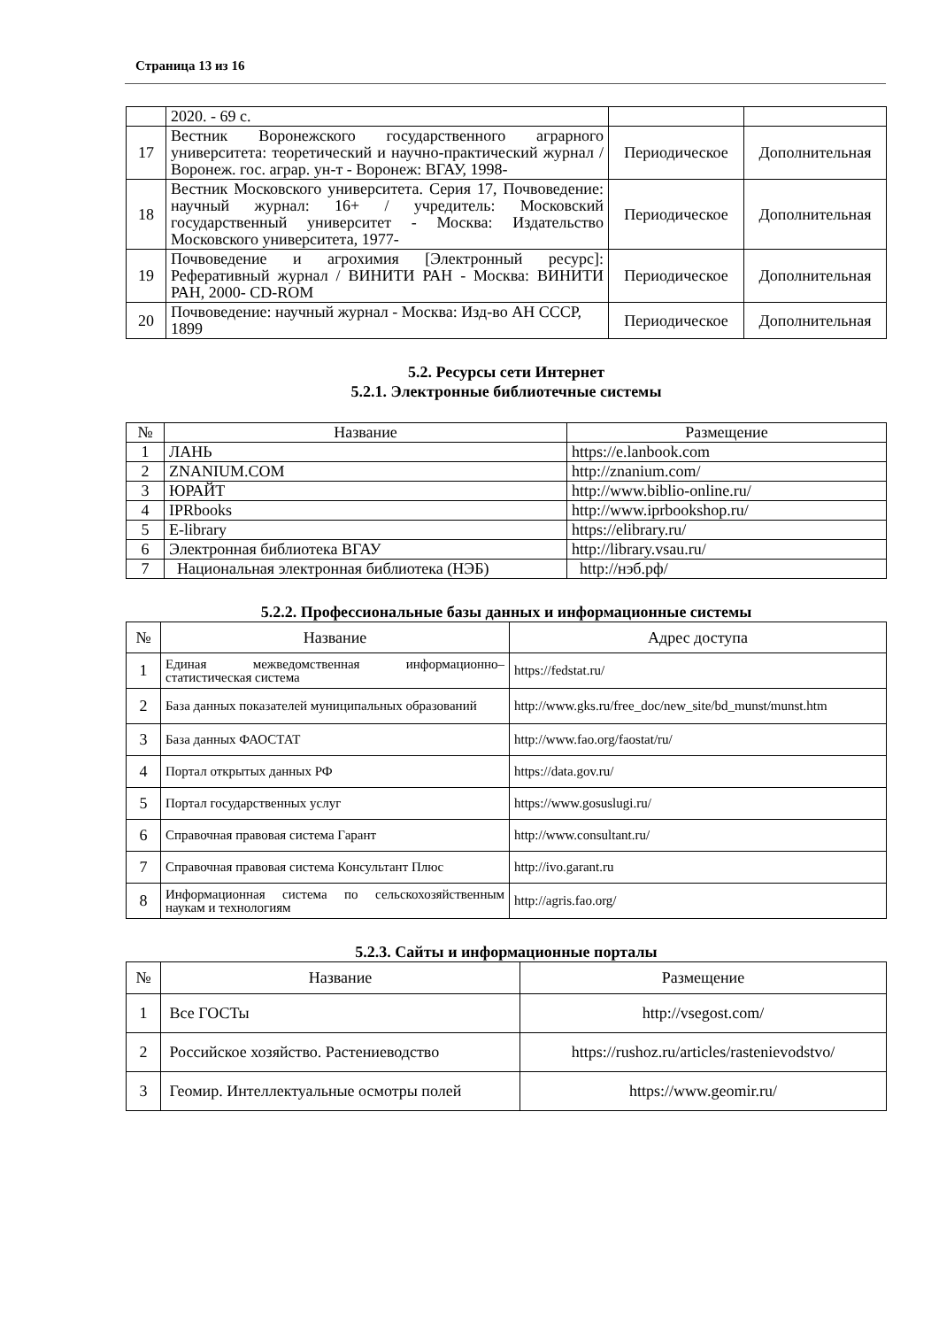Страница 13 из 16
| | 2020. - 69 с. | | |
| 17 | Вестник Воронежского государственного аграрного университета: теоретический и научно-практический журнал / Воронеж. гос. аграр. ун-т - Воронеж: ВГАУ, 1998- | Периодическое | Дополнительная |
| 18 | Вестник Московского университета. Серия 17, Почвоведение: научный журнал: 16+ / учредитель: Московский государственный университет - Москва: Издательство Московского университета, 1977- | Периодическое | Дополнительная |
| 19 | Почвоведение и агрохимия [Электронный ресурс]: Реферативный журнал / ВИНИТИ РАН - Москва: ВИНИТИ РАН, 2000- CD-ROM | Периодическое | Дополнительная |
| 20 | Почвоведение: научный журнал - Москва: Изд-во АН СССР, 1899 | Периодическое | Дополнительная |
5.2. Ресурсы сети Интернет
5.2.1. Электронные библиотечные системы
| № | Название | Размещение |
| --- | --- | --- |
| 1 | ЛАНЬ | https://e.lanbook.com |
| 2 | ZNANIUM.COM | http://znanium.com/ |
| 3 | ЮРАЙТ | http://www.biblio-online.ru/ |
| 4 | IPRbooks | http://www.iprbookshop.ru/ |
| 5 | E-library | https://elibrary.ru/ |
| 6 | Электронная библиотека ВГАУ | http://library.vsau.ru/ |
| 7 | Национальная электронная библиотека (НЭБ) | http://нэб.рф/ |
5.2.2. Профессиональные базы данных и информационные системы
| № | Название | Адрес доступа |
| 1 | Единая межведомственная информационно– статистическая система | https://fedstat.ru/ |
| 2 | База данных показателей муниципальных образований | http://www.gks.ru/free_doc/new_site/bd_munst/munst.htm |
| 3 | База данных ФАОСТАТ | http://www.fao.org/faostat/ru/ |
| 4 | Портал открытых данных РФ | https://data.gov.ru/ |
| 5 | Портал государственных услуг | https://www.gosuslugi.ru/ |
| 6 | Справочная правовая система Гарант | http://www.consultant.ru/ |
| 7 | Справочная правовая система Консультант Плюс | http://ivo.garant.ru |
| 8 | Информационная система по сельскохозяйственным наукам и технологиям | http://agris.fao.org/ |
5.2.3. Сайты и информационные порталы
| № | Название | Размещение |
| 1 | Все ГОСТы | http://vsegost.com/ |
| 2 | Российское хозяйство. Растениеводство | https://rushoz.ru/articles/rastenievodstvo/ |
| 3 | Геомир. Интеллектуальные осмотры полей | https://www.geomir.ru/ |